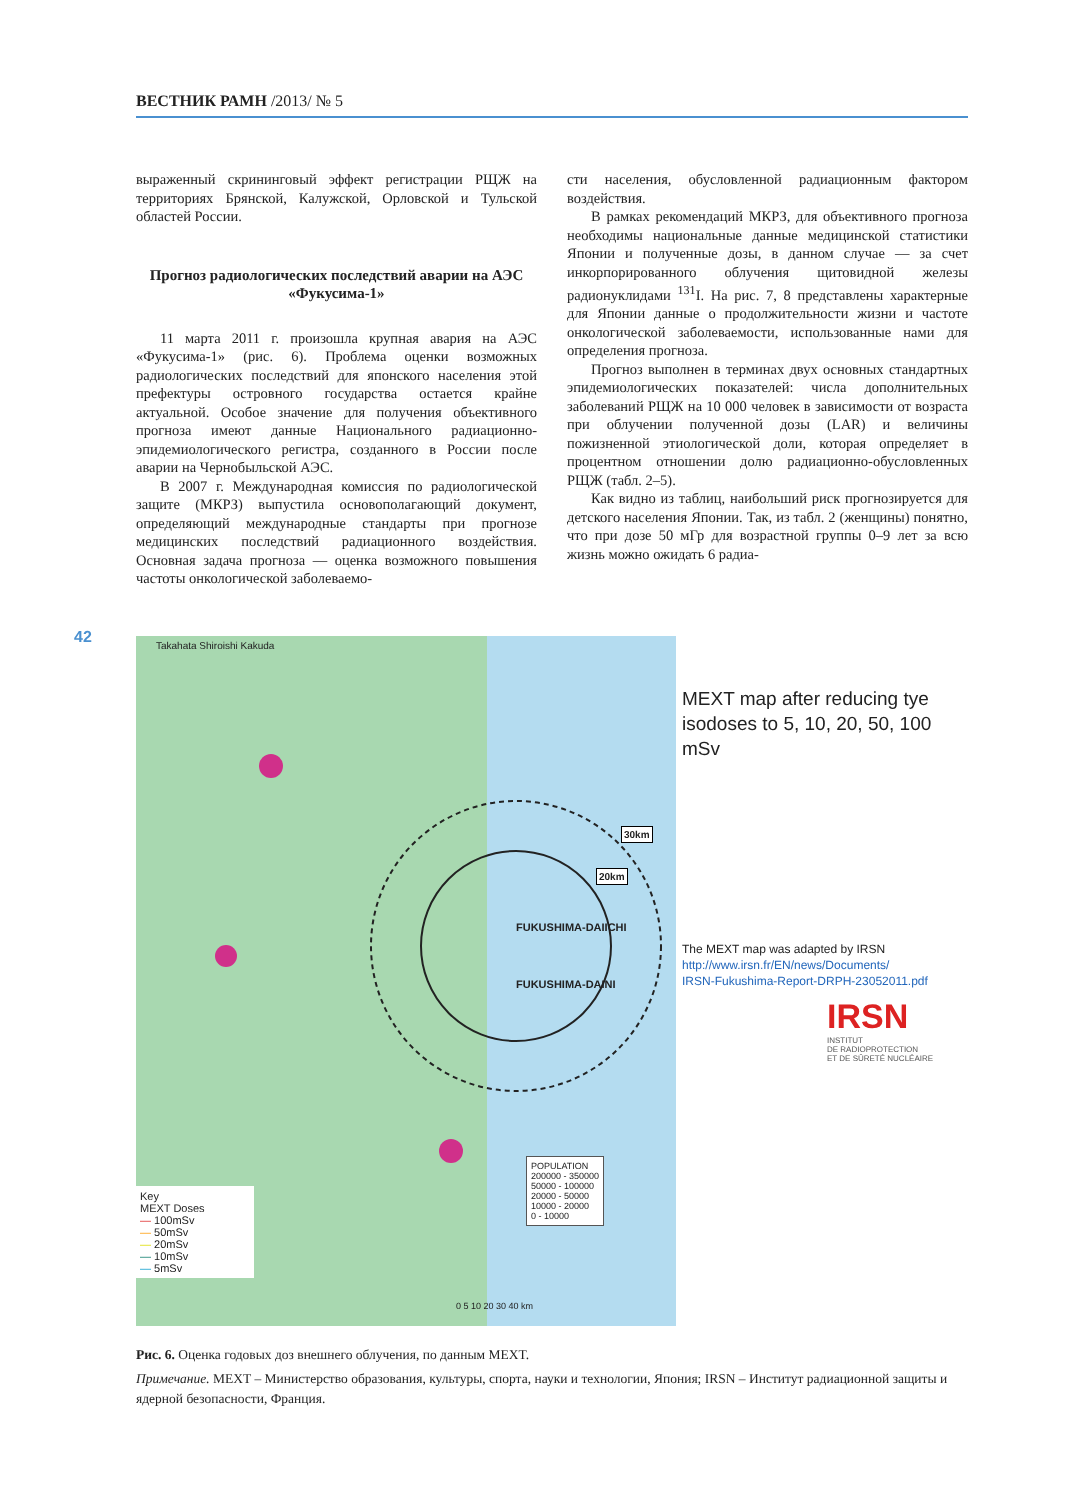ВЕСТНИК РАМН /2013/ № 5
выраженный скрининговый эффект регистрации РЩЖ на территориях Брянской, Калужской, Орловской и Тульской областей России.
Прогноз радиологических последствий аварии на АЭС «Фукусима-1»
11 марта 2011 г. произошла крупная авария на АЭС «Фукусима-1» (рис. 6). Проблема оценки возможных радиологических последствий для японского населения этой префектуры островного государства остается крайне актуальной. Особое значение для получения объективного прогноза имеют данные Национального радиационно-эпидемиологического регистра, созданного в России после аварии на Чернобыльской АЭС.
В 2007 г. Международная комиссия по радиологической защите (МКРЗ) выпустила основополагающий документ, определяющий международные стандарты при прогнозе медицинских последствий радиационного воздействия. Основная задача прогноза — оценка возможного повышения частоты онкологической заболеваемо-
сти населения, обусловленной радиационным фактором воздействия.
В рамках рекомендаций МКРЗ, для объективного прогноза необходимы национальные данные медицинской статистики Японии и полученные дозы, в данном случае — за счет инкорпорированного облучения щитовидной железы радионуклидами <sup>131</sup>I. На рис. 7, 8 представлены характерные для Японии данные о продолжительности жизни и частоте онкологической заболеваемости, использованные нами для определения прогноза.
Прогноз выполнен в терминах двух основных стандартных эпидемиологических показателей: числа дополнительных заболеваний РЩЖ на 10 000 человек в зависимости от возраста при облучении полученной дозы (LAR) и величины пожизненной этиологической доли, которая определяет в процентном отношении долю радиационно-обусловленных РЩЖ (табл. 2–5).
Как видно из таблиц, наибольший риск прогнозируется для детского населения Японии. Так, из табл. 2 (женщины) понятно, что при дозе 50 мГр для возрастной группы 0–9 лет за всю жизнь можно ожидать 6 радиа-
42
Takahata Shiroishi Kakuda
FUKUSHIMA-DAIICHI
FUKUSHIMA-DAINI
30km
20km
Key
MEXT Doses
— 100mSv
— 50mSv
— 20mSv
— 10mSv
— 5mSv
POPULATION
200000 - 350000
50000 - 100000
20000 - 50000
10000 - 20000
0 - 10000
0 5 10 20 30 40 km
MEXT map after reducing tye isodoses to 5, 10, 20, 50, 100 mSv
The MEXT map was adapted by IRSN
http://www.irsn.fr/EN/news/Documents/
IRSN-Fukushima-Report-DRPH-23052011.pdf
IRSN
INSTITUT
DE RADIOPROTECTION
ET DE SÛRETÉ NUCLÉAIRE
Рис. 6. Оценка годовых доз внешнего облучения, по данным MEXT.
Примечание. MEXT – Министерство образования, культуры, спорта, науки и технологии, Япония; IRSN – Институт радиационной защиты и ядерной безопасности, Франция.